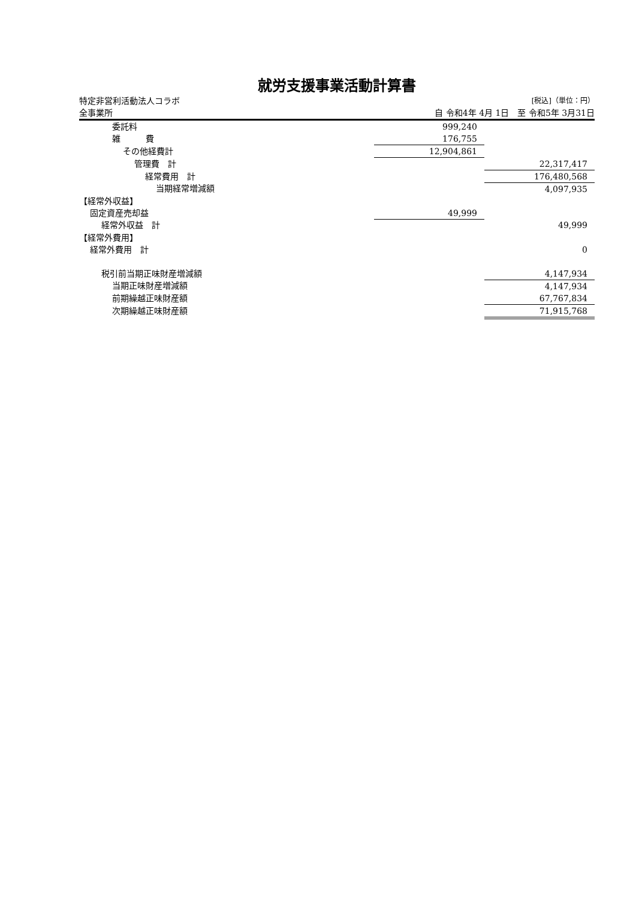就労支援事業活動計算書
特定非営利活動法人コラボ [税込]（単位：円）
全事業所 自 令和4年 4月 1日　至 令和5年 3月31日
| 委託料 | 999,240 | |
| 雑 費 | 176,755 | |
| その他経費計 | 12,904,861 | |
| 管理費 計 | | 22,317,417 |
| 経常費用 計 | | 176,480,568 |
| 当期経常増減額 | | 4,097,935 |
| 【経常外収益】 | | |
| 固定資産売却益 | 49,999 | |
| 経常外収益 計 | | 49,999 |
| 【経常外費用】 | | |
| 経常外費用 計 | | 0 |
| 税引前当期正味財産増減額 | | 4,147,934 |
| 当期正味財産増減額 | | 4,147,934 |
| 前期繰越正味財産額 | | 67,767,834 |
| 次期繰越正味財産額 | | 71,915,768 |